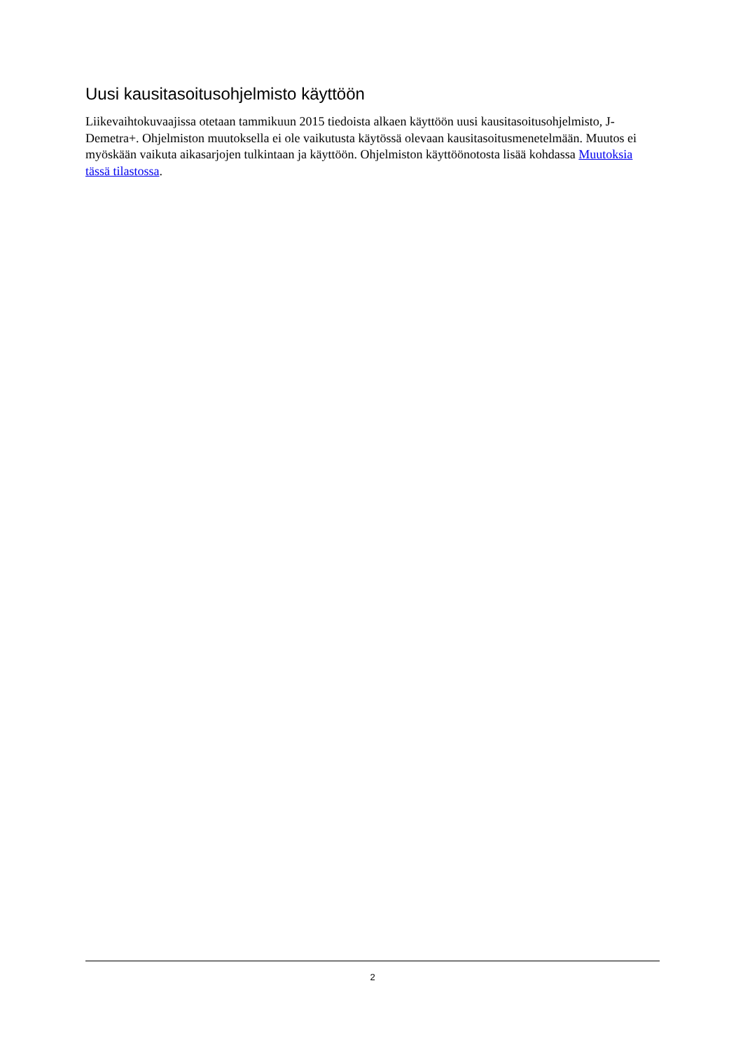Uusi kausitasoitusohjelmisto käyttöön
Liikevaihtokuvaajissa otetaan tammikuun 2015 tiedoista alkaen käyttöön uusi kausitasoitusohjelmisto, J-Demetra+. Ohjelmiston muutoksella ei ole vaikutusta käytössä olevaan kausitasoitusmenetelmään. Muutos ei myöskään vaikuta aikasarjojen tulkintaan ja käyttöön. Ohjelmiston käyttöönotosta lisää kohdassa Muutoksia tässä tilastossa.
2